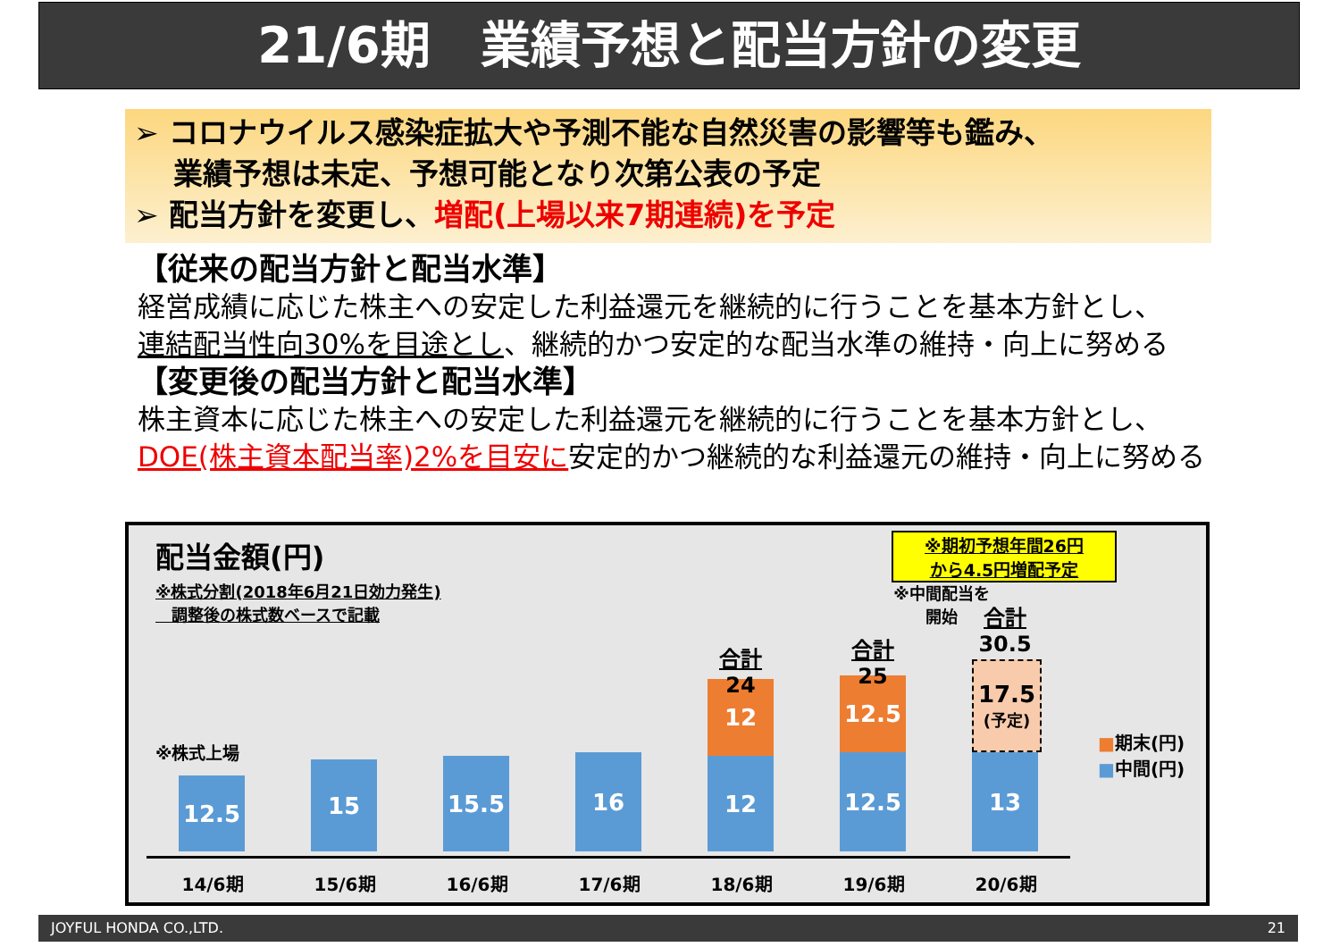21/6期　業績予想と配当方針の変更
➢ コロナウイルス感染症拡大や予測不能な自然災害の影響等も鑑み、
　 業績予想は未定、予想可能となり次第公表の予定
➢ 配当方針を変更し、増配(上場以来7期連続)を予定
【従来の配当方針と配当水準】
経営成績に応じた株主への安定した利益還元を継続的に行うことを基本方針とし、
連結配当性向30%を目途とし、継続的かつ安定的な配当水準の維持・向上に努める
【変更後の配当方針と配当水準】
株主資本に応じた株主への安定した利益還元を継続的に行うことを基本方針とし、
DOE(株主資本配当率)2%を目安に安定的かつ継続的な利益還元の維持・向上に努める
配当金額(円)
※株式分割(2018年6月21日効力発生)
　調整後の株式数ベースで記載
※中間配当を開始
※期初予想年間26円
から4.5円増配予定
※株式上場
12.5
15 15.5 16
12
12
12.5
12.5
17.5
(予定)
13
合計
24
合計
25
合計
30.5
14/6期 15/6期 16/6期 17/6期 18/6期 19/6期 20/6期
■期末(円)
■中間(円)
JOYFUL HONDA CO.,LTD. 21